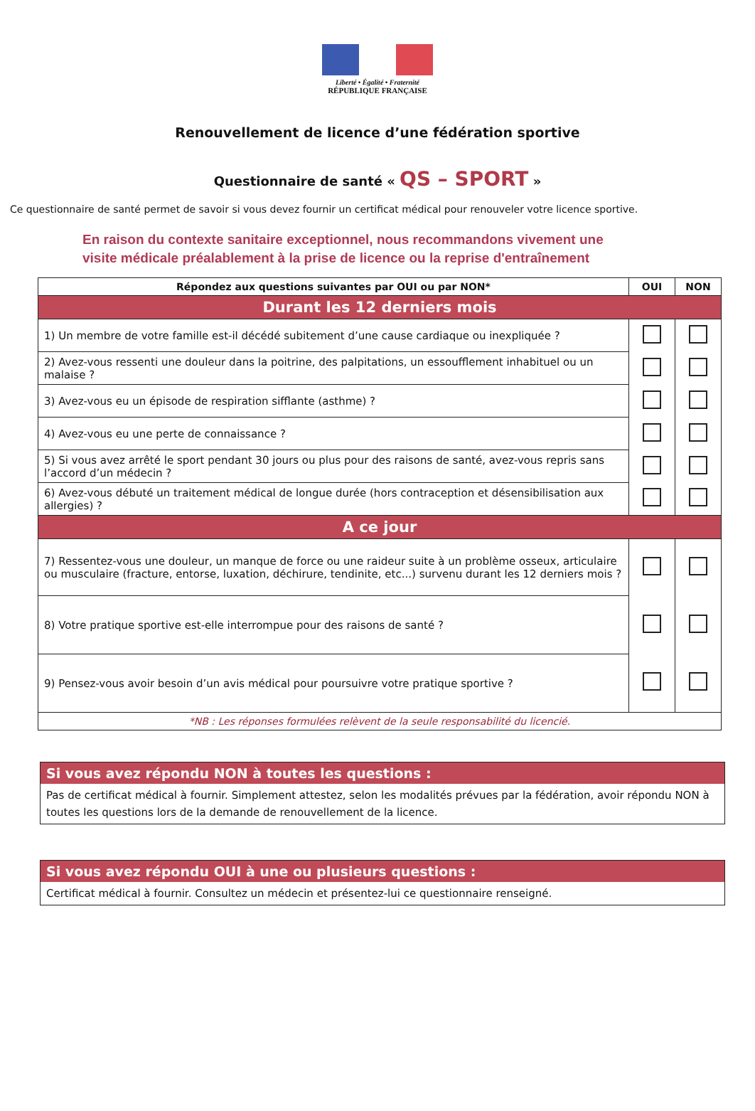Liberté • Égalité • Fraternité
RÉPUBLIQUE FRANÇAISE
Renouvellement de licence d’une fédération sportive
Questionnaire de santé « QS – SPORT »
Ce questionnaire de santé permet de savoir si vous devez fournir un certificat médical pour renouveler votre licence sportive.
En raison du contexte sanitaire exceptionnel, nous recommandons vivement une
visite médicale préalablement à la prise de licence ou la reprise d'entraînement
| Répondez aux questions suivantes par OUI ou par NON* | OUI | NON |
| --- | --- | --- |
| Durant les 12 derniers mois | | |
| 1) Un membre de votre famille est-il décédé subitement d’une cause cardiaque ou inexpliquée ? | | |
| 2) Avez-vous ressenti une douleur dans la poitrine, des palpitations, un essoufflement inhabituel ou un malaise ? | | |
| 3) Avez-vous eu un épisode de respiration sifflante (asthme) ? | | |
| 4) Avez-vous eu une perte de connaissance ? | | |
| 5) Si vous avez arrêté le sport pendant 30 jours ou plus pour des raisons de santé, avez-vous repris sans l’accord d’un médecin ? | | |
| 6) Avez-vous débuté un traitement médical de longue durée (hors contraception et désensibilisation aux allergies) ? | | |
| A ce jour | | |
| 7) Ressentez-vous une douleur, un manque de force ou une raideur suite à un problème osseux, articulaire ou musculaire (fracture, entorse, luxation, déchirure, tendinite, etc...) survenu durant les 12 derniers mois ? | | |
| 8) Votre pratique sportive est-elle interrompue pour des raisons de santé ? | | |
| 9) Pensez-vous avoir besoin d’un avis médical pour poursuivre votre pratique sportive ? | | |
| *NB : Les réponses formulées relèvent de la seule responsabilité du licencié. | | |
Si vous avez répondu NON à toutes les questions :
Pas de certificat médical à fournir. Simplement attestez, selon les modalités prévues par la fédération, avoir répondu NON à toutes les questions lors de la demande de renouvellement de la licence.
Si vous avez répondu OUI à une ou plusieurs questions :
Certificat médical à fournir. Consultez un médecin et présentez-lui ce questionnaire renseigné.